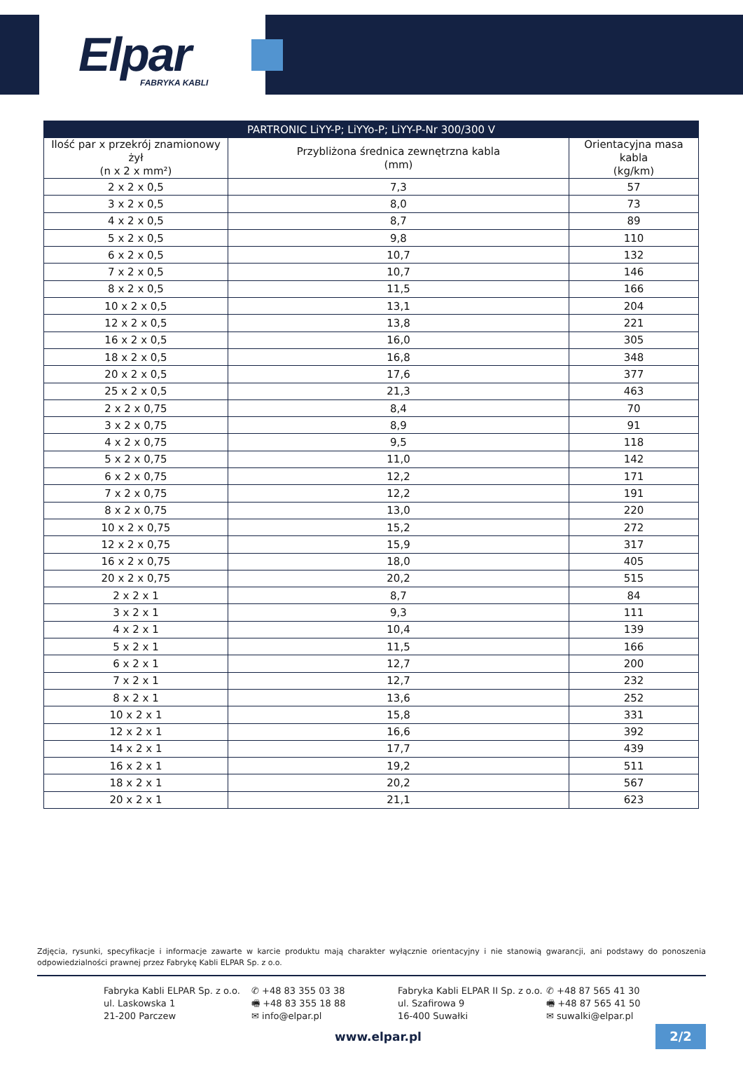Elpar
FABRYKA KABLI
| PARTRONIC LiYY-P; LiYYo-P; LiYY-P-Nr 300/300 V | | |
| --- | --- | --- |
| Ilość par x przekrój znamionowy żył (n x 2 x mm²) | Przybliżona średnica zewnętrzna kabla (mm) | Orientacyjna masa kabla (kg/km) |
| 2 x 2 x 0,5 | 7,3 | 57 |
| 3 x 2 x 0,5 | 8,0 | 73 |
| 4 x 2 x 0,5 | 8,7 | 89 |
| 5 x 2 x 0,5 | 9,8 | 110 |
| 6 x 2 x 0,5 | 10,7 | 132 |
| 7 x 2 x 0,5 | 10,7 | 146 |
| 8 x 2 x 0,5 | 11,5 | 166 |
| 10 x 2 x 0,5 | 13,1 | 204 |
| 12 x 2 x 0,5 | 13,8 | 221 |
| 16 x 2 x 0,5 | 16,0 | 305 |
| 18 x 2 x 0,5 | 16,8 | 348 |
| 20 x 2 x 0,5 | 17,6 | 377 |
| 25 x 2 x 0,5 | 21,3 | 463 |
| 2 x 2 x 0,75 | 8,4 | 70 |
| 3 x 2 x 0,75 | 8,9 | 91 |
| 4 x 2 x 0,75 | 9,5 | 118 |
| 5 x 2 x 0,75 | 11,0 | 142 |
| 6 x 2 x 0,75 | 12,2 | 171 |
| 7 x 2 x 0,75 | 12,2 | 191 |
| 8 x 2 x 0,75 | 13,0 | 220 |
| 10 x 2 x 0,75 | 15,2 | 272 |
| 12 x 2 x 0,75 | 15,9 | 317 |
| 16 x 2 x 0,75 | 18,0 | 405 |
| 20 x 2 x 0,75 | 20,2 | 515 |
| 2 x 2 x 1 | 8,7 | 84 |
| 3 x 2 x 1 | 9,3 | 111 |
| 4 x 2 x 1 | 10,4 | 139 |
| 5 x 2 x 1 | 11,5 | 166 |
| 6 x 2 x 1 | 12,7 | 200 |
| 7 x 2 x 1 | 12,7 | 232 |
| 8 x 2 x 1 | 13,6 | 252 |
| 10 x 2 x 1 | 15,8 | 331 |
| 12 x 2 x 1 | 16,6 | 392 |
| 14 x 2 x 1 | 17,7 | 439 |
| 16 x 2 x 1 | 19,2 | 511 |
| 18 x 2 x 1 | 20,2 | 567 |
| 20 x 2 x 1 | 21,1 | 623 |
Zdjęcia, rysunki, specyfikacje i informacje zawarte w karcie produktu mają charakter wyłącznie orientacyjny i nie stanowią gwarancji, ani podstawy do ponoszenia odpowiedzialności prawnej przez Fabrykę Kabli ELPAR Sp. z o.o.
Fabryka Kabli ELPAR Sp. z o.o.
ul. Laskowska 1
21-200 Parczew
✆ +48 83 355 03 38
🖷 +48 83 355 18 88
✉ info@elpar.pl
Fabryka Kabli ELPAR II Sp. z o.o.
ul. Szafirowa 9
16-400 Suwałki
✆ +48 87 565 41 30
🖷 +48 87 565 41 50
✉ suwalki@elpar.pl
www.elpar.pl 2/2